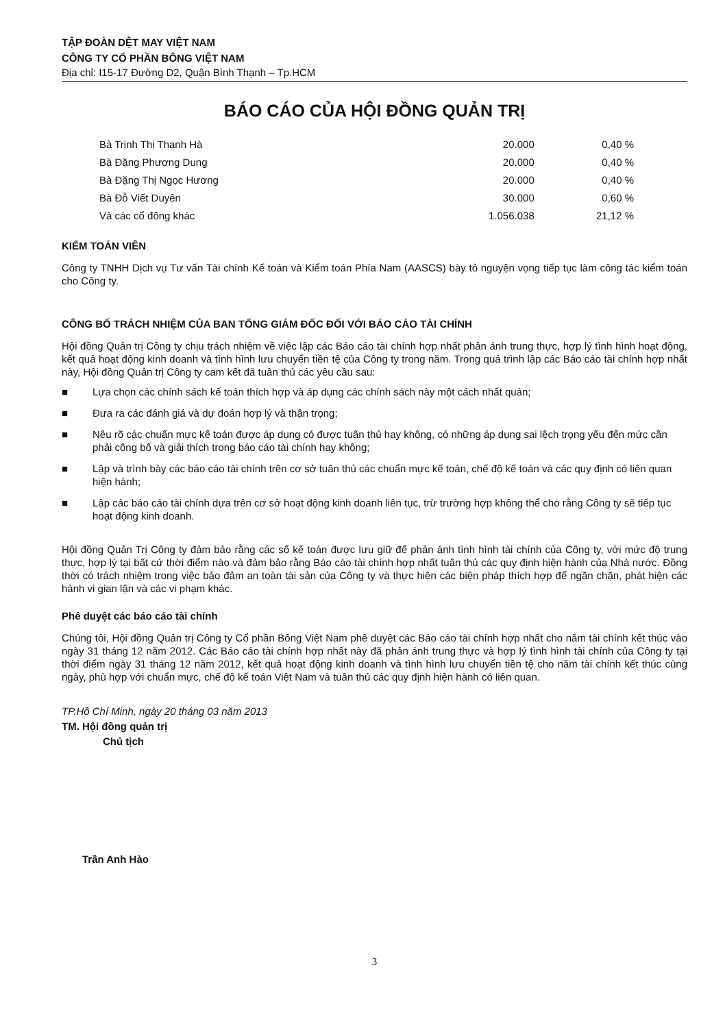TẬP ĐOÀN DỆT MAY VIỆT NAM
CÔNG TY CỔ PHẦN BÔNG VIỆT NAM
Địa chỉ: I15-17 Đường D2, Quận Bình Thạnh – Tp.HCM
BÁO CÁO CỦA HỘI ĐỒNG QUẢN TRỊ
| Bà Trịnh Thị Thanh Hà | 20.000 | 0,40 % |
| Bà Đặng Phương Dung | 20.000 | 0,40 % |
| Bà Đặng Thị Ngọc Hương | 20.000 | 0,40 % |
| Bà Đỗ Viết Duyên | 30.000 | 0,60 % |
| Và các cổ đông khác | 1.056.038 | 21,12 % |
KIỂM TOÁN VIÊN
Công ty TNHH Dịch vụ Tư vấn Tài chính Kế toán và Kiểm toán Phía Nam (AASCS) bày tỏ nguyện vọng tiếp tục làm công tác kiểm toán cho Công ty.
CÔNG BỐ TRÁCH NHIỆM CỦA BAN TỔNG GIÁM ĐỐC ĐỐI VỚI BÁO CÁO TÀI CHÍNH
Hội đồng Quản trị Công ty chịu trách nhiệm về việc lập các Báo cáo tài chính hợp nhất phản ánh trung thực, hợp lý tình hình hoạt động, kết quả hoạt động kinh doanh và tình hình lưu chuyển tiền tệ của Công ty trong năm. Trong quá trình lập các Báo cáo tài chính hợp nhất này, Hội đồng Quản trị Công ty cam kết đã tuân thủ các yêu cầu sau:
■ Lựa chọn các chính sách kế toán thích hợp và áp dụng các chính sách này một cách nhất quán;
■ Đưa ra các đánh giá và dự đoán hợp lý và thận trọng;
■ Nêu rõ các chuẩn mực kế toán được áp dụng có được tuân thủ hay không, có những áp dụng sai lệch trọng yếu đến mức cần phải công bố và giải thích trong báo cáo tài chính hay không;
■ Lập và trình bày các báo cáo tài chính trên cơ sở tuân thủ các chuẩn mực kế toán, chế độ kế toán và các quy định có liên quan hiện hành;
■ Lập các báo cáo tài chính dựa trên cơ sở hoạt động kinh doanh liên tục, trừ trường hợp không thể cho rằng Công ty sẽ tiếp tục hoạt động kinh doanh.
Hội đồng Quản Trị Công ty đảm bảo rằng các sổ kế toán được lưu giữ để phản ánh tình hình tài chính của Công ty, với mức độ trung thực, hợp lý tại bất cứ thời điểm nào và đảm bảo rằng Báo cáo tài chính hợp nhất tuân thủ các quy định hiện hành của Nhà nước. Đồng thời có trách nhiệm trong việc bảo đảm an toàn tài sản của Công ty và thực hiện các biện pháp thích hợp để ngăn chặn, phát hiện các hành vi gian lận và các vi phạm khác.
Phê duyệt các báo cáo tài chính
Chúng tôi, Hội đồng Quản trị Công ty Cổ phần Bông Việt Nam phê duyệt các Báo cáo tài chính hợp nhất cho năm tài chính kết thúc vào ngày 31 tháng 12 năm 2012. Các Báo cáo tài chính hợp nhất này đã phản ánh trung thực và hợp lý tình hình tài chính của Công ty tại thời điểm ngày 31 tháng 12 năm 2012, kết quả hoạt động kinh doanh và tình hình lưu chuyển tiền tệ cho năm tài chính kết thúc cùng ngày, phù hợp với chuẩn mực, chế độ kế toán Việt Nam và tuân thủ các quy định hiện hành có liên quan.
TP.Hồ Chí Minh, ngày 20 tháng 03 năm 2013
TM. Hội đồng quản trị
Chủ tịch
Trần Anh Hào
3